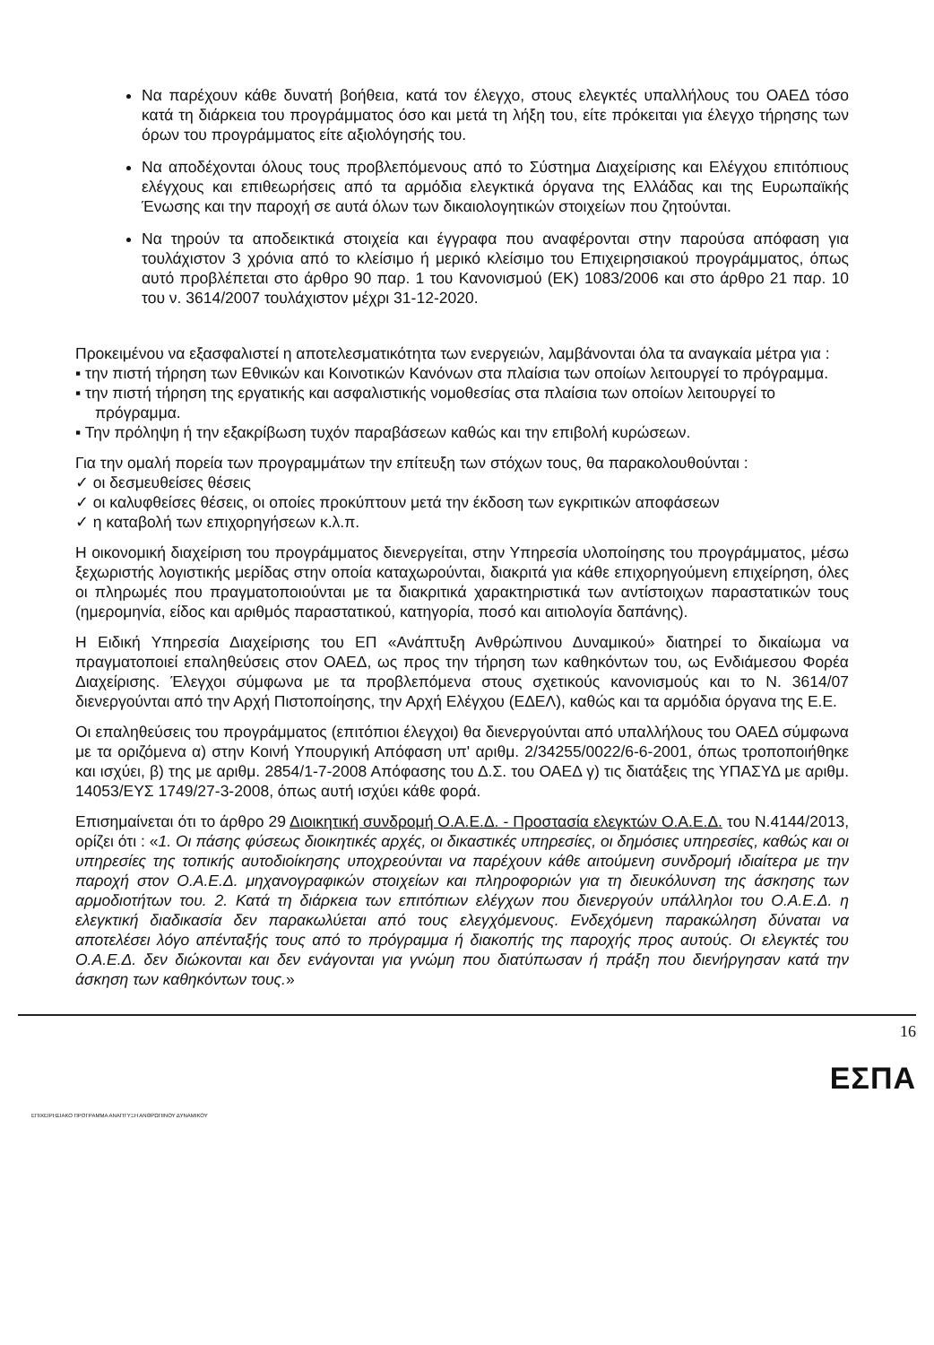Να παρέχουν κάθε δυνατή βοήθεια, κατά τον έλεγχο, στους ελεγκτές υπαλλήλους του ΟΑΕΔ τόσο κατά τη διάρκεια του προγράμματος όσο και μετά τη λήξη του, είτε πρόκειται για έλεγχο τήρησης των όρων του προγράμματος είτε αξιολόγησής του.
Να αποδέχονται όλους τους προβλεπόμενους από το Σύστημα Διαχείρισης και Ελέγχου επιτόπιους ελέγχους και επιθεωρήσεις από τα αρμόδια ελεγκτικά όργανα της Ελλάδας και της Ευρωπαϊκής Ένωσης και την παροχή σε αυτά όλων των δικαιολογητικών στοιχείων που ζητούνται.
Να τηρούν τα αποδεικτικά στοιχεία και έγγραφα που αναφέρονται στην παρούσα απόφαση για τουλάχιστον 3 χρόνια από το κλείσιμο ή μερικό κλείσιμο του Επιχειρησιακού προγράμματος, όπως αυτό προβλέπεται στο άρθρο 90 παρ. 1 του Κανονισμού (ΕΚ) 1083/2006 και στο άρθρο 21 παρ. 10 του ν. 3614/2007 τουλάχιστον μέχρι 31-12-2020.
Προκειμένου να εξασφαλιστεί η αποτελεσματικότητα των ενεργειών, λαμβάνονται όλα τα αναγκαία μέτρα για :
▪ την πιστή τήρηση των Εθνικών και Κοινοτικών Κανόνων στα πλαίσια των οποίων λειτουργεί το πρόγραμμα.
▪ την πιστή τήρηση της εργατικής και ασφαλιστικής νομοθεσίας στα πλαίσια των οποίων λειτουργεί το πρόγραμμα.
▪ Την πρόληψη ή την εξακρίβωση τυχόν παραβάσεων καθώς και την επιβολή κυρώσεων.
Για την ομαλή πορεία των προγραμμάτων την επίτευξη των στόχων τους, θα παρακολουθούνται :
✓ οι δεσμευθείσες θέσεις
✓ οι καλυφθείσες θέσεις, οι οποίες προκύπτουν μετά την έκδοση των εγκριτικών αποφάσεων
✓ η καταβολή των επιχορηγήσεων κ.λ.π.
Η οικονομική διαχείριση του προγράμματος διενεργείται, στην Υπηρεσία υλοποίησης του προγράμματος, μέσω ξεχωριστής λογιστικής μερίδας στην οποία καταχωρούνται, διακριτά για κάθε επιχορηγούμενη επιχείρηση, όλες οι πληρωμές που πραγματοποιούνται με τα διακριτικά χαρακτηριστικά των αντίστοιχων παραστατικών τους (ημερομηνία, είδος και αριθμός παραστατικού, κατηγορία, ποσό και αιτιολογία δαπάνης).
Η Ειδική Υπηρεσία Διαχείρισης του ΕΠ «Ανάπτυξη Ανθρώπινου Δυναμικού» διατηρεί το δικαίωμα να πραγματοποιεί επαληθεύσεις στον ΟΑΕΔ, ως προς την τήρηση των καθηκόντων του, ως Ενδιάμεσου Φορέα Διαχείρισης. Έλεγχοι σύμφωνα με τα προβλεπόμενα στους σχετικούς κανονισμούς και το Ν. 3614/07 διενεργούνται από την Αρχή Πιστοποίησης, την Αρχή Ελέγχου (ΕΔΕΛ), καθώς και τα αρμόδια όργανα της Ε.Ε.
Οι επαληθεύσεις του προγράμματος (επιτόπιοι έλεγχοι) θα διενεργούνται από υπαλλήλους του ΟΑΕΔ σύμφωνα με τα οριζόμενα α) στην Κοινή Υπουργική Απόφαση υπ' αριθμ. 2/34255/0022/6-6-2001, όπως τροποποιήθηκε και ισχύει, β) της με αριθμ. 2854/1-7-2008 Απόφασης του Δ.Σ. του ΟΑΕΔ γ) τις διατάξεις της ΥΠΑΣΥΔ με αριθμ. 14053/ΕΥΣ 1749/27-3-2008, όπως αυτή ισχύει κάθε φορά.
Επισημαίνεται ότι το άρθρο 29 Διοικητική συνδρομή Ο.Α.Ε.Δ. - Προστασία ελεγκτών Ο.Α.Ε.Δ. του Ν.4144/2013, ορίζει ότι : «1. Οι πάσης φύσεως διοικητικές αρχές, οι δικαστικές υπηρεσίες, οι δημόσιες υπηρεσίες, καθώς και οι υπηρεσίες της τοπικής αυτοδιοίκησης υποχρεούνται να παρέχουν κάθε αιτούμενη συνδρομή ιδιαίτερα με την παροχή στον Ο.Α.Ε.Δ. μηχανογραφικών στοιχείων και πληροφοριών για τη διευκόλυνση της άσκησης των αρμοδιοτήτων του. 2. Κατά τη διάρκεια των επιτόπιων ελέγχων που διενεργούν υπάλληλοι του Ο.Α.Ε.Δ. η ελεγκτική διαδικασία δεν παρακωλύεται από τους ελεγχόμενους. Ενδεχόμενη παρακώληση δύναται να αποτελέσει λόγο απένταξής τους από το πρόγραμμα ή διακοπής της παροχής προς αυτούς. Οι ελεγκτές του Ο.Α.Ε.Δ. δεν διώκονται και δεν ενάγονται για γνώμη που διατύπωσαν ή πράξη που διενήργησαν κατά την άσκηση των καθηκόντων τους.»
16
ΕΣΠΑ
ΕΠΙΧΕΙΡΗΣΙΑΚΟ ΠΡΟΓΡΑΜΜΑ ΑΝΑΠΤΥΞΗ ΑΝΘΡΩΠΙΝΟΥ ΔΥΝΑΜΙΚΟΥ